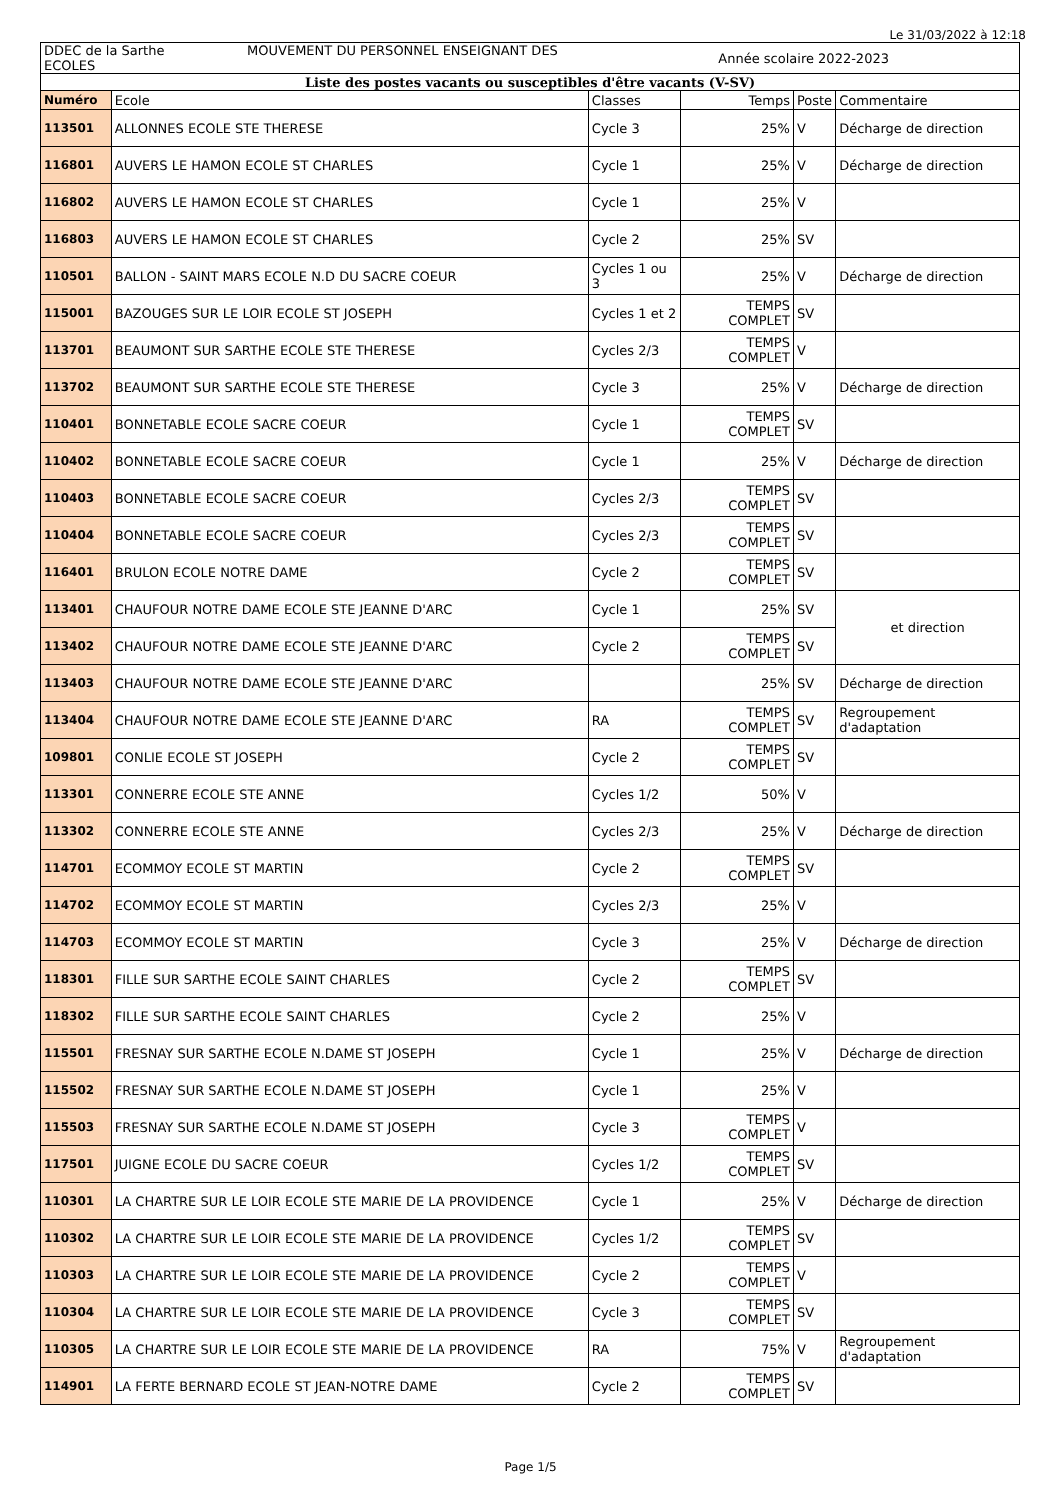Le 31/03/2022 à 12:18
| DDEC de la Sarthe MOUVEMENT DU PERSONNEL ENSEIGNANT DES ECOLES | | Année scolaire 2022-2023 | | | |
| Liste des postes vacants ou susceptibles d'être vacants (V-SV) | | | | | |
| Numéro | Ecole | Classes | Temps | Poste | Commentaire |
| 113501 | ALLONNES ECOLE STE THERESE | Cycle 3 | 25% | V | Décharge de direction |
| 116801 | AUVERS LE HAMON ECOLE ST CHARLES | Cycle 1 | 25% | V | Décharge de direction |
| 116802 | AUVERS LE HAMON ECOLE ST CHARLES | Cycle 1 | 25% | V | |
| 116803 | AUVERS LE HAMON ECOLE ST CHARLES | Cycle 2 | 25% | SV | |
| 110501 | BALLON - SAINT MARS ECOLE N.D DU SACRE COEUR | Cycles 1 ou 3 | 25% | V | Décharge de direction |
| 115001 | BAZOUGES SUR LE LOIR ECOLE ST JOSEPH | Cycles 1 et 2 | TEMPS COMPLET | SV | |
| 113701 | BEAUMONT SUR SARTHE ECOLE STE THERESE | Cycles 2/3 | TEMPS COMPLET | V | |
| 113702 | BEAUMONT SUR SARTHE ECOLE STE THERESE | Cycle 3 | 25% | V | Décharge de direction |
| 110401 | BONNETABLE ECOLE SACRE COEUR | Cycle 1 | TEMPS COMPLET | SV | |
| 110402 | BONNETABLE ECOLE SACRE COEUR | Cycle 1 | 25% | V | Décharge de direction |
| 110403 | BONNETABLE ECOLE SACRE COEUR | Cycles 2/3 | TEMPS COMPLET | SV | |
| 110404 | BONNETABLE ECOLE SACRE COEUR | Cycles 2/3 | TEMPS COMPLET | SV | |
| 116401 | BRULON ECOLE NOTRE DAME | Cycle 2 | TEMPS COMPLET | SV | |
| 113401 | CHAUFOUR NOTRE DAME ECOLE STE JEANNE D'ARC | Cycle 1 | 25% | SV | et direction |
| 113402 | CHAUFOUR NOTRE DAME ECOLE STE JEANNE D'ARC | Cycle 2 | TEMPS COMPLET | SV | |
| 113403 | CHAUFOUR NOTRE DAME ECOLE STE JEANNE D'ARC | | 25% | SV | Décharge de direction |
| 113404 | CHAUFOUR NOTRE DAME ECOLE STE JEANNE D'ARC | RA | TEMPS COMPLET | SV | Regroupement d'adaptation |
| 109801 | CONLIE ECOLE ST JOSEPH | Cycle 2 | TEMPS COMPLET | SV | |
| 113301 | CONNERRE ECOLE STE ANNE | Cycles 1/2 | 50% | V | |
| 113302 | CONNERRE ECOLE STE ANNE | Cycles 2/3 | 25% | V | Décharge de direction |
| 114701 | ECOMMOY ECOLE ST MARTIN | Cycle 2 | TEMPS COMPLET | SV | |
| 114702 | ECOMMOY ECOLE ST MARTIN | Cycles 2/3 | 25% | V | |
| 114703 | ECOMMOY ECOLE ST MARTIN | Cycle 3 | 25% | V | Décharge de direction |
| 118301 | FILLE SUR SARTHE ECOLE SAINT CHARLES | Cycle 2 | TEMPS COMPLET | SV | |
| 118302 | FILLE SUR SARTHE ECOLE SAINT CHARLES | Cycle 2 | 25% | V | |
| 115501 | FRESNAY SUR SARTHE ECOLE N.DAME ST JOSEPH | Cycle 1 | 25% | V | Décharge de direction |
| 115502 | FRESNAY SUR SARTHE ECOLE N.DAME ST JOSEPH | Cycle 1 | 25% | V | |
| 115503 | FRESNAY SUR SARTHE ECOLE N.DAME ST JOSEPH | Cycle 3 | TEMPS COMPLET | V | |
| 117501 | JUIGNE ECOLE DU SACRE COEUR | Cycles 1/2 | TEMPS COMPLET | SV | |
| 110301 | LA CHARTRE SUR LE LOIR ECOLE STE MARIE DE LA PROVIDENCE | Cycle 1 | 25% | V | Décharge de direction |
| 110302 | LA CHARTRE SUR LE LOIR ECOLE STE MARIE DE LA PROVIDENCE | Cycles 1/2 | TEMPS COMPLET | SV | |
| 110303 | LA CHARTRE SUR LE LOIR ECOLE STE MARIE DE LA PROVIDENCE | Cycle 2 | TEMPS COMPLET | V | |
| 110304 | LA CHARTRE SUR LE LOIR ECOLE STE MARIE DE LA PROVIDENCE | Cycle 3 | TEMPS COMPLET | SV | |
| 110305 | LA CHARTRE SUR LE LOIR ECOLE STE MARIE DE LA PROVIDENCE | RA | 75% | V | Regroupement d'adaptation |
| 114901 | LA FERTE BERNARD ECOLE ST JEAN-NOTRE DAME | Cycle 2 | TEMPS COMPLET | SV | |
Page 1/5